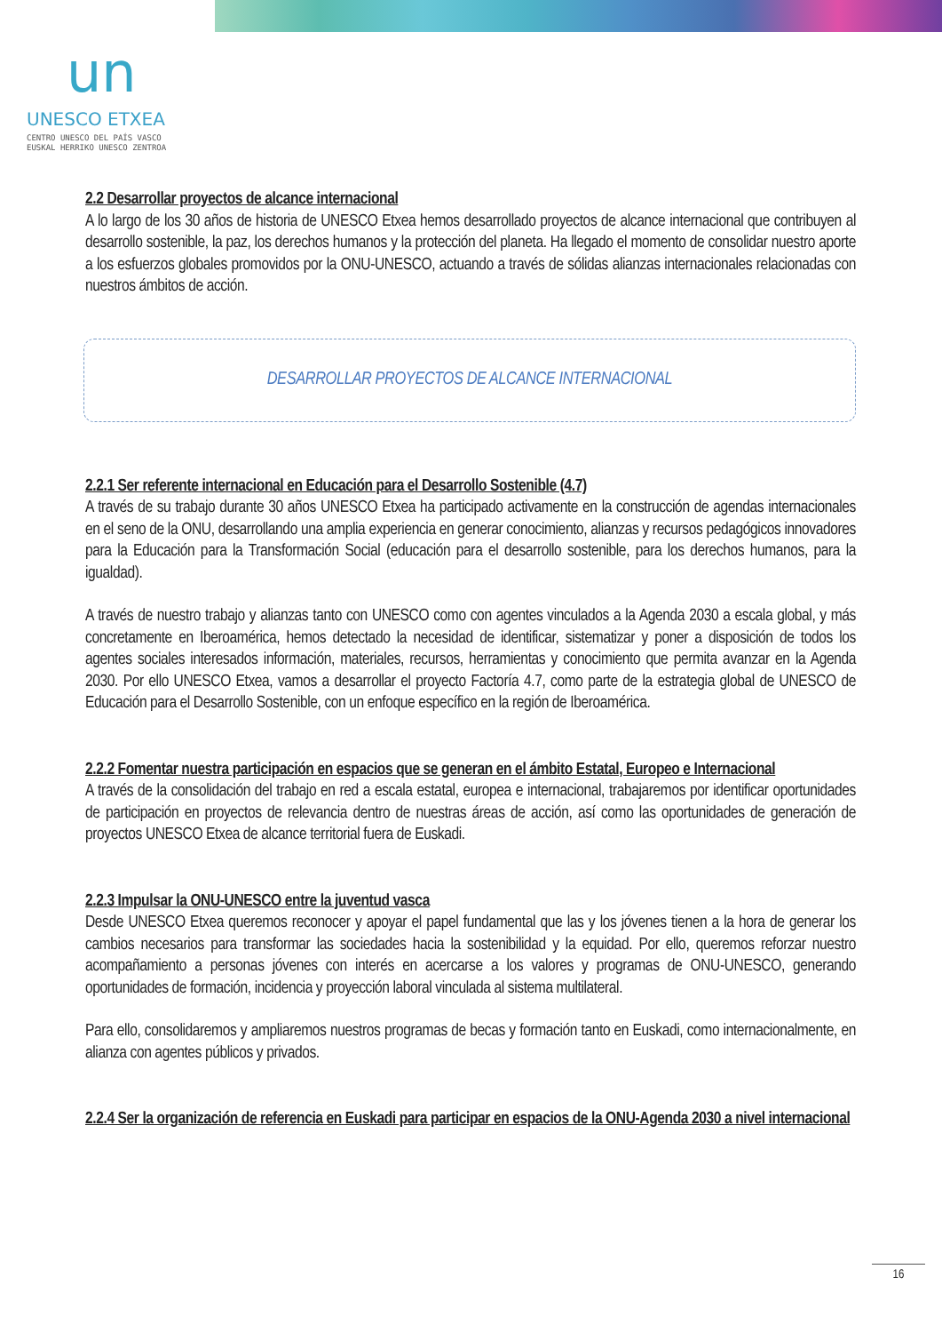un
UNESCO ETXEA
CENTRO UNESCO DEL PAÍS VASCO
EUSKAL HERRIKO UNESCO ZENTROA
2.2 Desarrollar proyectos de alcance internacional
A lo largo de los 30 años de historia de UNESCO Etxea hemos desarrollado proyectos de alcance internacional que contribuyen al desarrollo sostenible, la paz, los derechos humanos y la protección del planeta. Ha llegado el momento de consolidar nuestro aporte a los esfuerzos globales promovidos por la ONU-UNESCO, actuando a través de sólidas alianzas internacionales relacionadas con nuestros ámbitos de acción.
DESARROLLAR PROYECTOS DE ALCANCE INTERNACIONAL
2.2.1 Ser referente internacional en Educación para el Desarrollo Sostenible (4.7)
A través de su trabajo durante 30 años UNESCO Etxea ha participado activamente en la construcción de agendas internacionales en el seno de la ONU, desarrollando una amplia experiencia en generar conocimiento, alianzas y recursos pedagógicos innovadores para la Educación para la Transformación Social (educación para el desarrollo sostenible, para los derechos humanos, para la igualdad).
A través de nuestro trabajo y alianzas tanto con UNESCO como con agentes vinculados a la Agenda 2030 a escala global, y más concretamente en Iberoamérica, hemos detectado la necesidad de identificar, sistematizar y poner a disposición de todos los agentes sociales interesados información, materiales, recursos, herramientas y conocimiento que permita avanzar en la Agenda 2030. Por ello UNESCO Etxea, vamos a desarrollar el proyecto Factoría 4.7, como parte de la estrategia global de UNESCO de Educación para el Desarrollo Sostenible, con un enfoque específico en la región de Iberoamérica.
2.2.2 Fomentar nuestra participación en espacios que se generan en el ámbito Estatal, Europeo e Internacional
A través de la consolidación del trabajo en red a escala estatal, europea e internacional, trabajaremos por identificar oportunidades de participación en proyectos de relevancia dentro de nuestras áreas de acción, así como las oportunidades de generación de proyectos UNESCO Etxea de alcance territorial fuera de Euskadi.
2.2.3 Impulsar la ONU-UNESCO entre la juventud vasca
Desde UNESCO Etxea queremos reconocer y apoyar el papel fundamental que las y los jóvenes tienen a la hora de generar los cambios necesarios para transformar las sociedades hacia la sostenibilidad y la equidad. Por ello, queremos reforzar nuestro acompañamiento a personas jóvenes con interés en acercarse a los valores y programas de ONU-UNESCO, generando oportunidades de formación, incidencia y proyección laboral vinculada al sistema multilateral.
Para ello, consolidaremos y ampliaremos nuestros programas de becas y formación tanto en Euskadi, como internacionalmente, en alianza con agentes públicos y privados.
2.2.4 Ser la organización de referencia en Euskadi para participar en espacios de la ONU-Agenda 2030 a nivel internacional
16